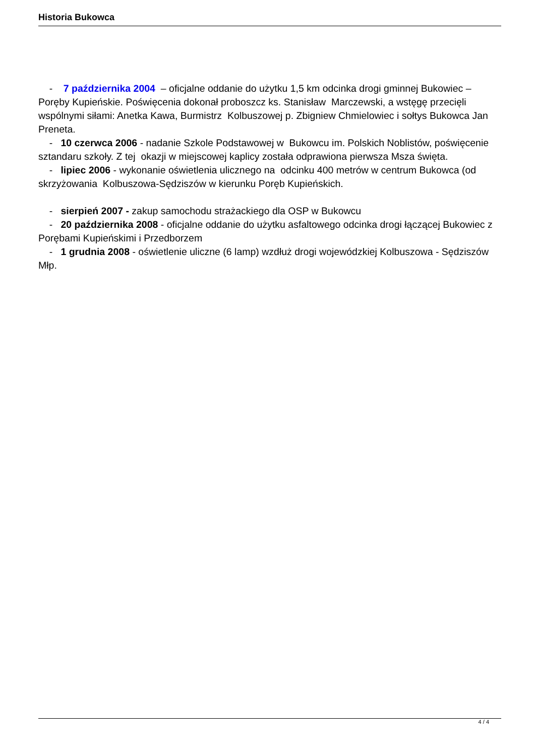Historia Bukowca
- 7 października 2004 – oficjalne oddanie do użytku 1,5 km odcinka drogi gminnej Bukowiec – Poręby Kupieńskie. Poświęcenia dokonał proboszcz ks. Stanisław Marczewski, a wstęgę przecięli wspólnymi siłami: Anetka Kawa, Burmistrz Kolbuszowej p. Zbigniew Chmielowiec i sołtys Bukowca Jan Preneta.
- 10 czerwca 2006 - nadanie Szkole Podstawowej w Bukowcu im. Polskich Noblistów, poświęcenie sztandaru szkoły. Z tej okazji w miejscowej kaplicy została odprawiona pierwsza Msza święta.
- lipiec 2006 - wykonanie oświetlenia ulicznego na odcinku 400 metrów w centrum Bukowca (od skrzyżowania Kolbuszowa-Sędziszów w kierunku Poręb Kupieńskich.
- sierpień 2007 - zakup samochodu strażackiego dla OSP w Bukowcu
- 20 października 2008 - oficjalne oddanie do użytku asfaltowego odcinka drogi łączącej Bukowiec z Porębami Kupieńskimi i Przedborzem
- 1 grudnia 2008 - oświetlenie uliczne (6 lamp) wzdłuż drogi wojewódzkiej Kolbuszowa - Sędziszów Młp.
4 / 4